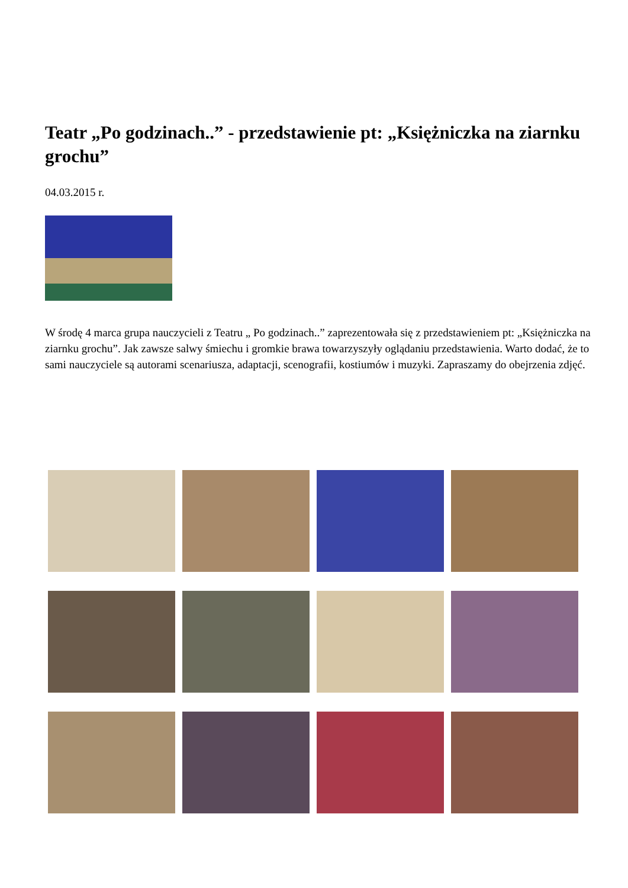Teatr „Po godzinach..” - przedstawienie pt: „Księżniczka na ziarnku grochu”
04.03.2015 r.
W środę 4 marca grupa nauczycieli z Teatru „ Po godzinach..” zaprezentowała się z przedstawieniem pt: „Księżniczka na ziarnku grochu”. Jak zawsze salwy śmiechu i gromkie brawa towarzyszyły oglądaniu przedstawienia. Warto dodać, że to sami nauczyciele są autorami scenariusza, adaptacji, scenografii, kostiumów i muzyki. Zapraszamy do obejrzenia zdjęć.